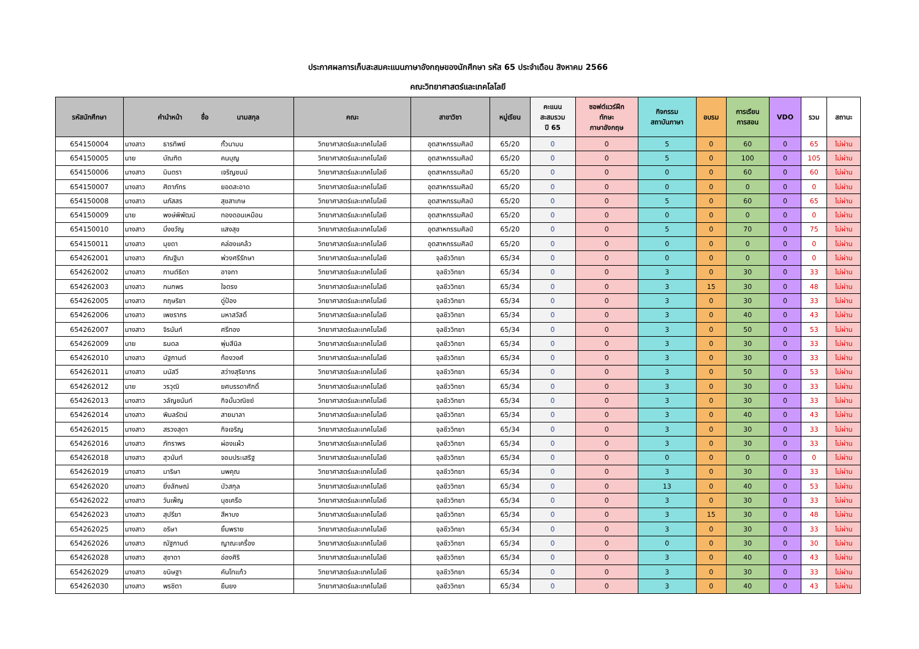ประกาศผลการเก็บสะสมคะแนนภาษาอังกฤษของนักศึกษา รหัส 65 ประจำเดือน สิงหาคม 2566
คณะวิทยาศาสตร์และเทคโลโลยี
| รหัสนักศึกษา | คำนำหน้า ชื่อ นามสกุล | | | คณะ | สาขาวิชา | หมู่เรียน | คะแนน สะสมรวม ปี 65 | ซอฟต์แวร์ฝึก ทักษะ ภาษาอังกฤษ | กิจกรรม สถาบันภาษา | อบรม | การเรียน การสอน | VDO | รวม | สถานะ |
| --- | --- | --- | --- | --- | --- | --- | --- | --- | --- | --- | --- | --- | --- | --- |
| 654150004 | นางสาว | ธารทิพย์ | กั้วนามน | วิทยาศาสตร์และเทคโนโลยี | อุตสาหกรรมศิลป์ | 65/20 | 0 | 0 | 5 | 0 | 60 | 0 | 65 | ไม่ผ่าน |
| 654150005 | นาย | บัณฑิต | คนบุญ | วิทยาศาสตร์และเทคโนโลยี | อุตสาหกรรมศิลป์ | 65/20 | 0 | 0 | 5 | 0 | 100 | 0 | 105 | ไม่ผ่าน |
| 654150006 | นางสาว | มินตรา | เจริญชนม์ | วิทยาศาสตร์และเทคโนโลยี | อุตสาหกรรมศิลป์ | 65/20 | 0 | 0 | 0 | 0 | 60 | 0 | 60 | ไม่ผ่าน |
| 654150007 | นางสาว | ศิตาภัทร | ยอดสะอาด | วิทยาศาสตร์และเทคโนโลยี | อุตสาหกรรมศิลป์ | 65/20 | 0 | 0 | 0 | 0 | 0 | 0 | 0 | ไม่ผ่าน |
| 654150008 | นางสาว | นภัสสร | สุขสาเกษ | วิทยาศาสตร์และเทคโนโลยี | อุตสาหกรรมศิลป์ | 65/20 | 0 | 0 | 5 | 0 | 60 | 0 | 65 | ไม่ผ่าน |
| 654150009 | นาย | พงษ์พิพัฒน์ | ทองดอนเหมือน | วิทยาศาสตร์และเทคโนโลยี | อุตสาหกรรมศิลป์ | 65/20 | 0 | 0 | 0 | 0 | 0 | 0 | 0 | ไม่ผ่าน |
| 654150010 | นางสาว | มิ่งขวัญ | แสงสุข | วิทยาศาสตร์และเทคโนโลยี | อุตสาหกรรมศิลป์ | 65/20 | 0 | 0 | 5 | 0 | 70 | 0 | 75 | ไม่ผ่าน |
| 654150011 | นางสาว | มุขดา | คล่องแคล้ว | วิทยาศาสตร์และเทคโนโลยี | อุตสาหกรรมศิลป์ | 65/20 | 0 | 0 | 0 | 0 | 0 | 0 | 0 | ไม่ผ่าน |
| 654262001 | นางสาว | กัณฐิมา | พ่วงศรีรักษา | วิทยาศาสตร์และเทคโนโลยี | จุลชีววิทยา | 65/34 | 0 | 0 | 0 | 0 | 0 | 0 | 0 | ไม่ผ่าน |
| 654262002 | นางสาว | กานต์ธิดา | อาจทา | วิทยาศาสตร์และเทคโนโลยี | จุลชีววิทยา | 65/34 | 0 | 0 | 3 | 0 | 30 | 0 | 33 | ไม่ผ่าน |
| 654262003 | นางสาว | กนกพร | ใจตรง | วิทยาศาสตร์และเทคโนโลยี | จุลชีววิทยา | 65/34 | 0 | 0 | 3 | 15 | 30 | 0 | 48 | ไม่ผ่าน |
| 654262005 | นางสาว | กฤษริยา | ดู่ป้อง | วิทยาศาสตร์และเทคโนโลยี | จุลชีววิทยา | 65/34 | 0 | 0 | 3 | 0 | 30 | 0 | 33 | ไม่ผ่าน |
| 654262006 | นางสาว | เพชรากร | มหาสวัสดิ์ | วิทยาศาสตร์และเทคโนโลยี | จุลชีววิทยา | 65/34 | 0 | 0 | 3 | 0 | 40 | 0 | 43 | ไม่ผ่าน |
| 654262007 | นางสาว | จิรนันท์ | ศรีทอง | วิทยาศาสตร์และเทคโนโลยี | จุลชีววิทยา | 65/34 | 0 | 0 | 3 | 0 | 50 | 0 | 53 | ไม่ผ่าน |
| 654262009 | นาย | ธนดล | พุ่มสีนิล | วิทยาศาสตร์และเทคโนโลยี | จุลชีววิทยา | 65/34 | 0 | 0 | 3 | 0 | 30 | 0 | 33 | ไม่ผ่าน |
| 654262010 | นางสาว | นัฐกานต์ | ก้องวงศ์ | วิทยาศาสตร์และเทคโนโลยี | จุลชีววิทยา | 65/34 | 0 | 0 | 3 | 0 | 30 | 0 | 33 | ไม่ผ่าน |
| 654262011 | นางสาว | มนัสวี | สว่างสุริยากร | วิทยาศาสตร์และเทคโนโลยี | จุลชีววิทยา | 65/34 | 0 | 0 | 3 | 0 | 50 | 0 | 53 | ไม่ผ่าน |
| 654262012 | นาย | วรวุฒิ | ยศบรรดาศักดิ์ | วิทยาศาสตร์และเทคโนโลยี | จุลชีววิทยา | 65/34 | 0 | 0 | 3 | 0 | 30 | 0 | 33 | ไม่ผ่าน |
| 654262013 | นางสาว | วลัญชนันท์ | กิจมั่นวณิชย์ | วิทยาศาสตร์และเทคโนโลยี | จุลชีววิทยา | 65/34 | 0 | 0 | 3 | 0 | 30 | 0 | 33 | ไม่ผ่าน |
| 654262014 | นางสาว | พิมลรัตน์ | สายมาลา | วิทยาศาสตร์และเทคโนโลยี | จุลชีววิทยา | 65/34 | 0 | 0 | 3 | 0 | 40 | 0 | 43 | ไม่ผ่าน |
| 654262015 | นางสาว | สรวงสุดา | กิจเจริญ | วิทยาศาสตร์และเทคโนโลยี | จุลชีววิทยา | 65/34 | 0 | 0 | 3 | 0 | 30 | 0 | 33 | ไม่ผ่าน |
| 654262016 | นางสาว | ภัทราพร | ผ่องแผ้ว | วิทยาศาสตร์และเทคโนโลยี | จุลชีววิทยา | 65/34 | 0 | 0 | 3 | 0 | 30 | 0 | 33 | ไม่ผ่าน |
| 654262018 | นางสาว | สุวนันท์ | จอมประเสริฐ | วิทยาศาสตร์และเทคโนโลยี | จุลชีววิทยา | 65/34 | 0 | 0 | 0 | 0 | 0 | 0 | 0 | ไม่ผ่าน |
| 654262019 | นางสาว | มาริษา | นพคุณ | วิทยาศาสตร์และเทคโนโลยี | จุลชีววิทยา | 65/34 | 0 | 0 | 3 | 0 | 30 | 0 | 33 | ไม่ผ่าน |
| 654262020 | นางสาว | ยิ่งลักษณ์ | บัวสกุล | วิทยาศาสตร์และเทคโนโลยี | จุลชีววิทยา | 65/34 | 0 | 0 | 13 | 0 | 40 | 0 | 53 | ไม่ผ่าน |
| 654262022 | นางสาว | วันเพ็ญ | นุชเครือ | วิทยาศาสตร์และเทคโนโลยี | จุลชีววิทยา | 65/34 | 0 | 0 | 3 | 0 | 30 | 0 | 33 | ไม่ผ่าน |
| 654262023 | นางสาว | สุปรียา | สีหาบง | วิทยาศาสตร์และเทคโนโลยี | จุลชีววิทยา | 65/34 | 0 | 0 | 3 | 15 | 30 | 0 | 48 | ไม่ผ่าน |
| 654262025 | นางสาว | อริษา | ยิ้มพราย | วิทยาศาสตร์และเทคโนโลยี | จุลชีววิทยา | 65/34 | 0 | 0 | 3 | 0 | 30 | 0 | 33 | ไม่ผ่าน |
| 654262026 | นางสาว | ณัฐกานต์ | ญาณะเครื่อง | วิทยาศาสตร์และเทคโนโลยี | จุลชีววิทยา | 65/34 | 0 | 0 | 0 | 0 | 30 | 0 | 30 | ไม่ผ่าน |
| 654262028 | นางสาว | สุชาดา | อ่องศิริ | วิทยาศาสตร์และเทคโนโลยี | จุลชีววิทยา | 65/34 | 0 | 0 | 3 | 0 | 40 | 0 | 43 | ไม่ผ่าน |
| 654262029 | นางสาว | ขนิษฐา | คันโทแก้ว | วิทยาศาสตร์และเทคโนโลยี | จุลชีววิทยา | 65/34 | 0 | 0 | 3 | 0 | 30 | 0 | 33 | ไม่ผ่าน |
| 654262030 | นางสาว | พรชิตา | ยืนยง | วิทยาศาสตร์และเทคโนโลยี | จุลชีววิทยา | 65/34 | 0 | 0 | 3 | 0 | 40 | 0 | 43 | ไม่ผ่าน |